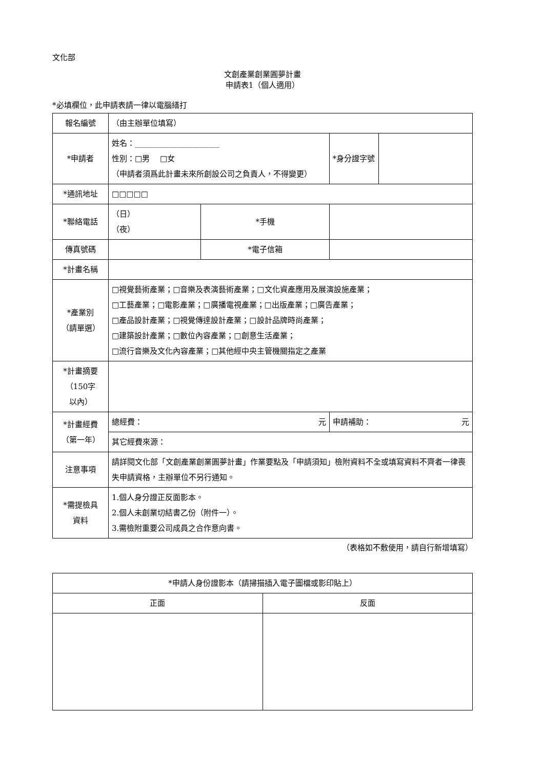文化部
文創產業創業圓夢計畫
申請表1（個人適用）
*必填欄位，此申請表請一律以電腦繕打
| 報名編號 | （由主辦單位填寫） | | | |
| *申請者 | 姓名：______________________ 性別：□男 □女 （申請者須爲此計畫未來所創設公司之負責人，不得變更） | | *身分證字號 | |
| *通訊地址 | □□□□□ | | | |
| *聯絡電話 | （日） （夜） | *手機 | | |
| 傳真號碼 | | *電子信箱 | | |
| *計畫名稱 | | | | |
| *產業別 （請單選） | □視覺藝術產業；□音樂及表演藝術產業；□文化資產應用及展演設施產業； □工藝產業；□電影產業；□廣播電視產業；□出版產業；□廣告產業； □產品設計產業；□視覺傳達設計產業；□設計品牌時尚產業； □建築設計產業；□數位內容產業；□創意生活產業； □流行音樂及文化內容產業；□其他經中央主管機關指定之產業 | | | |
| *計畫摘要 （150字 以內） | | | | |
| *計畫經費 （第一年） | 總經費： 元 | | 申請補助： 元 | |
| | 其它經費來源： | | | |
| 注意事項 | 請詳閱文化部「文創產業創業圓夢計畫」作業要點及「申請須知」檢附資料不全或填寫資料不齊者一律喪失申請資格，主辦單位不另行通知。 | | | |
| *需提檢具 資料 | 1.個人身分證正反面影本。 2.個人未創業切結書乙份（附件一）。 3.需檢附重要公司成員之合作意向書。 | | | |
（表格如不敷使用，請自行新增填寫）
| *申請人身份證影本（請掃描插入電子圖檔或影印貼上） | |
| 正面 | 反面 |